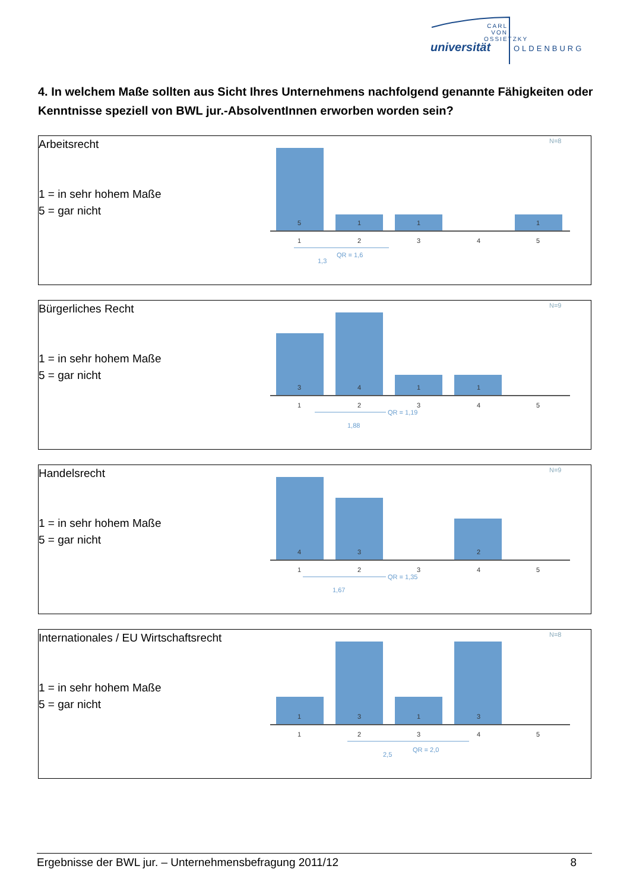CARL VON OSSIETZKY
universität OLDENBURG
4. In welchem Maße sollten aus Sicht Ihres Unternehmens nachfolgend genannte Fähigkeiten oder Kenntnisse speziell von BWL jur.-AbsolventInnen erworben worden sein?
Arbeitsrecht
1 = in sehr hohem Maße
5 = gar nicht
N=8
5
1
1
1
1
2
3
4
5
1,3
QR = 1,6
Bürgerliches Recht
1 = in sehr hohem Maße
5 = gar nicht
N=9
3
4
1
1
1
2
3
4
5
1,88
QR = 1,19
Handelsrecht
1 = in sehr hohem Maße
5 = gar nicht
N=9
4
3
2
1
2
3
4
5
1,67
QR = 1,35
Internationales / EU Wirtschaftsrecht
1 = in sehr hohem Maße
5 = gar nicht
N=8
1
3
1
3
1
2
3
4
5
2,5
QR = 2,0
Ergebnisse der BWL jur. – Unternehmensbefragung 2011/12 8